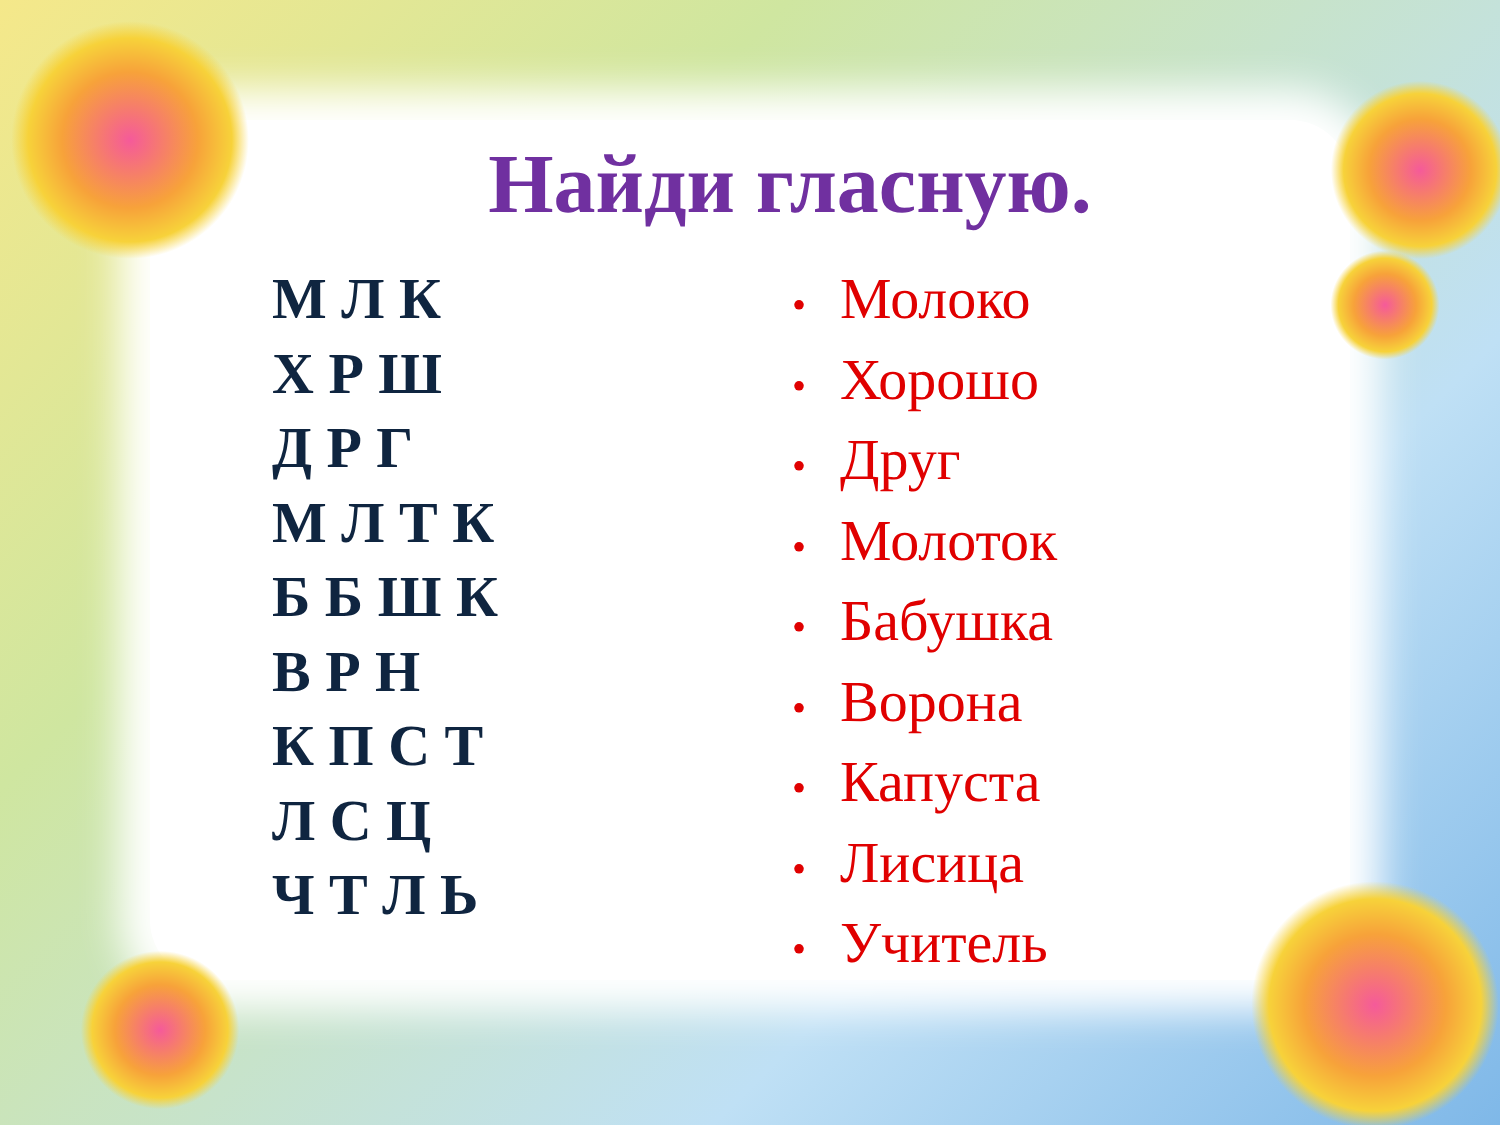Найди гласную.
М Л К
Х Р Ш
Д Р Г
М Л Т К
Б Б Ш К
В Р Н
К П С Т
Л С Ц
Ч Т Л Ь
• Молоко
• Хорошо
• Друг
• Молоток
• Бабушка
• Ворона
• Капуста
• Лисица
• Учитель